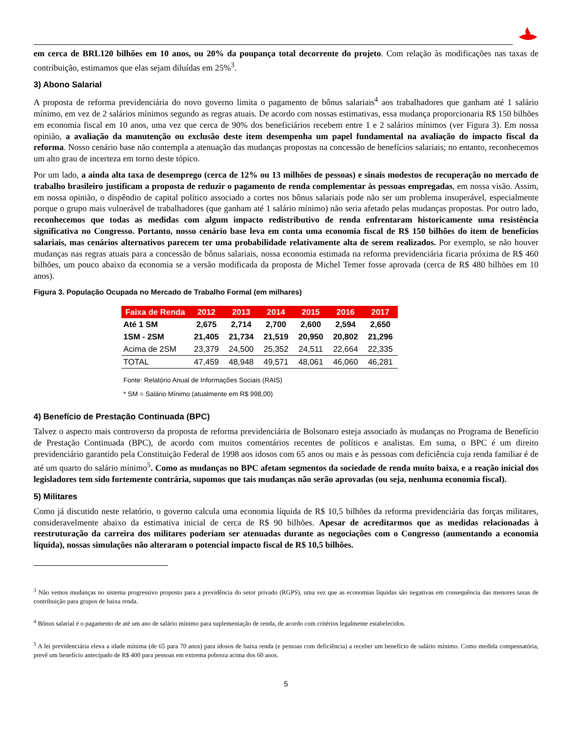em cerca de BRL120 bilhões em 10 anos, ou 20% da poupança total decorrente do projeto. Com relação às modificações nas taxas de contribuição, estimamos que elas sejam diluídas em 25%<sup>3</sup>.
3) Abono Salarial
A proposta de reforma previdenciária do novo governo limita o pagamento de bônus salariais<sup>4</sup> aos trabalhadores que ganham até 1 salário mínimo, em vez de 2 salários mínimos segundo as regras atuais. De acordo com nossas estimativas, essa mudança proporcionaria R$ 150 bilhões em economia fiscal em 10 anos, uma vez que cerca de 90% dos beneficiários recebem entre 1 e 2 salários mínimos (ver Figura 3). Em nossa opinião, a avaliação da manutenção ou exclusão deste item desempenha um papel fundamental na avaliação do impacto fiscal da reforma. Nosso cenário base não contempla a atenuação das mudanças propostas na concessão de benefícios salariais; no entanto, reconhecemos um alto grau de incerteza em torno deste tópico.
Por um lado, a ainda alta taxa de desemprego (cerca de 12% ou 13 milhões de pessoas) e sinais modestos de recuperação no mercado de trabalho brasileiro justificam a proposta de reduzir o pagamento de renda complementar às pessoas empregadas, em nossa visão. Assim, em nossa opinião, o dispêndio de capital político associado a cortes nos bônus salariais pode não ser um problema insuperável, especialmente porque o grupo mais vulnerável de trabalhadores (que ganham até 1 salário mínimo) não seria afetado pelas mudanças propostas. Por outro lado, reconhecemos que todas as medidas com algum impacto redistributivo de renda enfrentaram historicamente uma resistência significativa no Congresso. Portanto, nosso cenário base leva em conta uma economia fiscal de R$ 150 bilhões do item de benefícios salariais, mas cenários alternativos parecem ter uma probabilidade relativamente alta de serem realizados. Por exemplo, se não houver mudanças nas regras atuais para a concessão de bônus salariais, nossa economia estimada na reforma previdenciária ficaria próxima de R$ 460 bilhões, um pouco abaixo da economia se a versão modificada da proposta de Michel Temer fosse aprovada (cerca de R$ 480 bilhões em 10 anos).
Figura 3. População Ocupada no Mercado de Trabalho Formal (em milhares)
| Faixa de Renda | 2012 | 2013 | 2014 | 2015 | 2016 | 2017 |
| --- | --- | --- | --- | --- | --- | --- |
| Até 1 SM | 2,675 | 2,714 | 2,700 | 2,600 | 2,594 | 2,650 |
| 1SM - 2SM | 21,405 | 21,734 | 21,519 | 20,950 | 20,802 | 21,296 |
| Acima de 2SM | 23,379 | 24,500 | 25,352 | 24,511 | 22,664 | 22,335 |
| TOTAL | 47,459 | 48,948 | 49,571 | 48,061 | 46,060 | 46,281 |
Fonte: Relatório Anual de Informações Sociais (RAIS)
* SM = Salário Mínimo (atualmente em R$ 998,00)
4) Benefício de Prestação Continuada (BPC)
Talvez o aspecto mais controverso da proposta de reforma previdenciária de Bolsonaro esteja associado às mudanças no Programa de Benefício de Prestação Continuada (BPC), de acordo com muitos comentários recentes de políticos e analistas. Em suma, o BPC é um direito previdenciário garantido pela Constituição Federal de 1998 aos idosos com 65 anos ou mais e às pessoas com deficiência cuja renda familiar é de até um quarto do salário mínimo<sup>5</sup>. Como as mudanças no BPC afetam segmentos da sociedade de renda muito baixa, e a reação inicial dos legisladores tem sido fortemente contrária, supomos que tais mudanças não serão aprovadas (ou seja, nenhuma economia fiscal).
5) Militares
Como já discutido neste relatório, o governo calcula uma economia líquida de R$ 10,5 bilhões da reforma previdenciária das forças militares, consideravelmente abaixo da estimativa inicial de cerca de R$ 90 bilhões. Apesar de acreditarmos que as medidas relacionadas à reestruturação da carreira dos militares poderiam ser atenuadas durante as negociações com o Congresso (aumentando a economia líquida), nossas simulações não alteraram o potencial impacto fiscal de R$ 10,5 bilhões.
<sup>3</sup> Não vemos mudanças no sistema progressivo proposto para a previdência do setor privado (RGPS), uma vez que as economias líquidas são negativas em consequência das menores taxas de contribuição para grupos de baixa renda.
<sup>4</sup> Bônus salarial é o pagamento de até um ano de salário mínimo para suplementação de renda, de acordo com critérios legalmente estabelecidos.
<sup>5</sup> A lei previdenciária eleva a idade mínima (de 65 para 70 anos) para idosos de baixa renda (e pessoas com deficiência) a receber um benefício de salário mínimo. Como medida compensatória, prevê um benefício antecipado de R$ 400 para pessoas em extrema pobreza acima dos 60 anos.
5